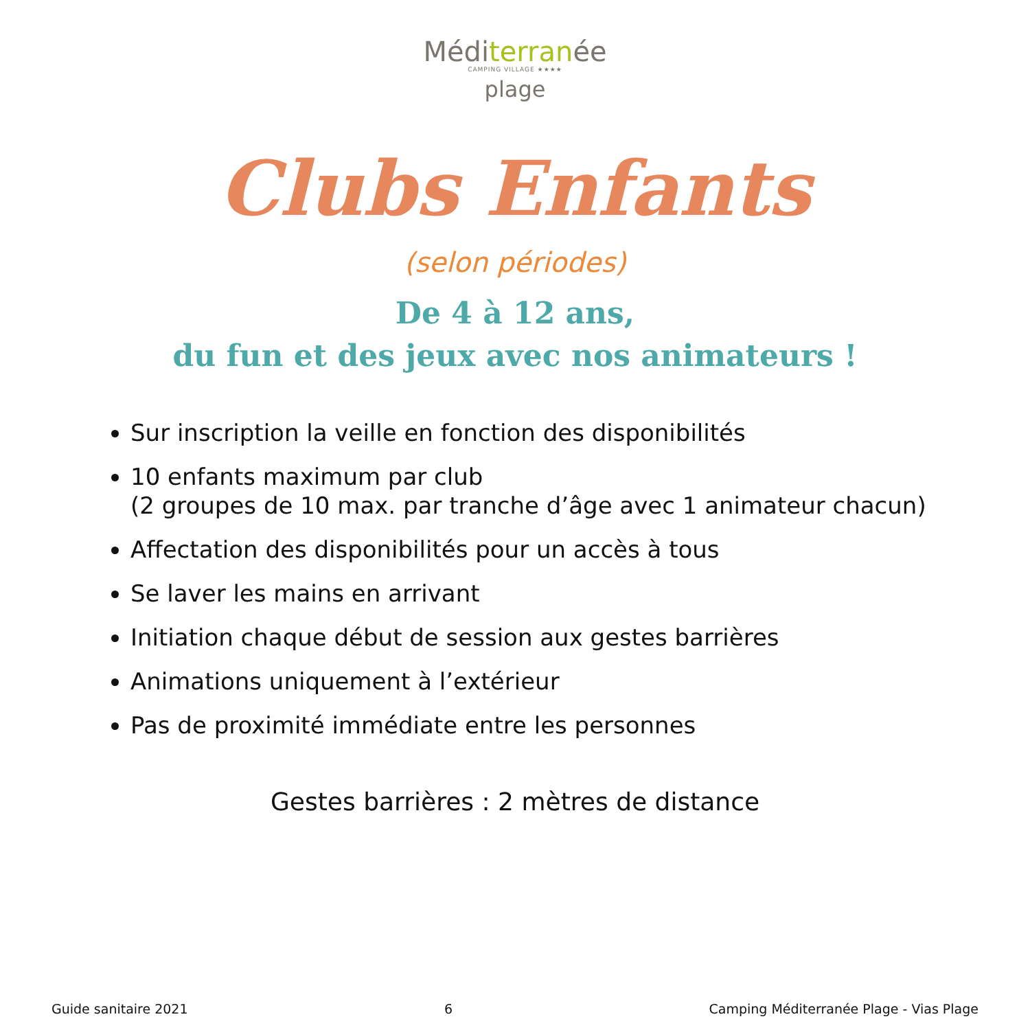Méditerranée
CAMPING VILLAGE ★★★★
plage
Clubs Enfants
(selon périodes)
De 4 à 12 ans,
du fun et des jeux avec nos animateurs !
Sur inscription la veille en fonction des disponibilités
10 enfants maximum par club
(2 groupes de 10 max. par tranche d’âge avec 1 animateur chacun)
Affectation des disponibilités pour un accès à tous
Se laver les mains en arrivant
Initiation chaque début de session aux gestes barrières
Animations uniquement à l’extérieur
Pas de proximité immédiate entre les personnes
Gestes barrières : 2 mètres de distance
Guide sanitaire 2021 6 Camping Méditerranée Plage - Vias Plage